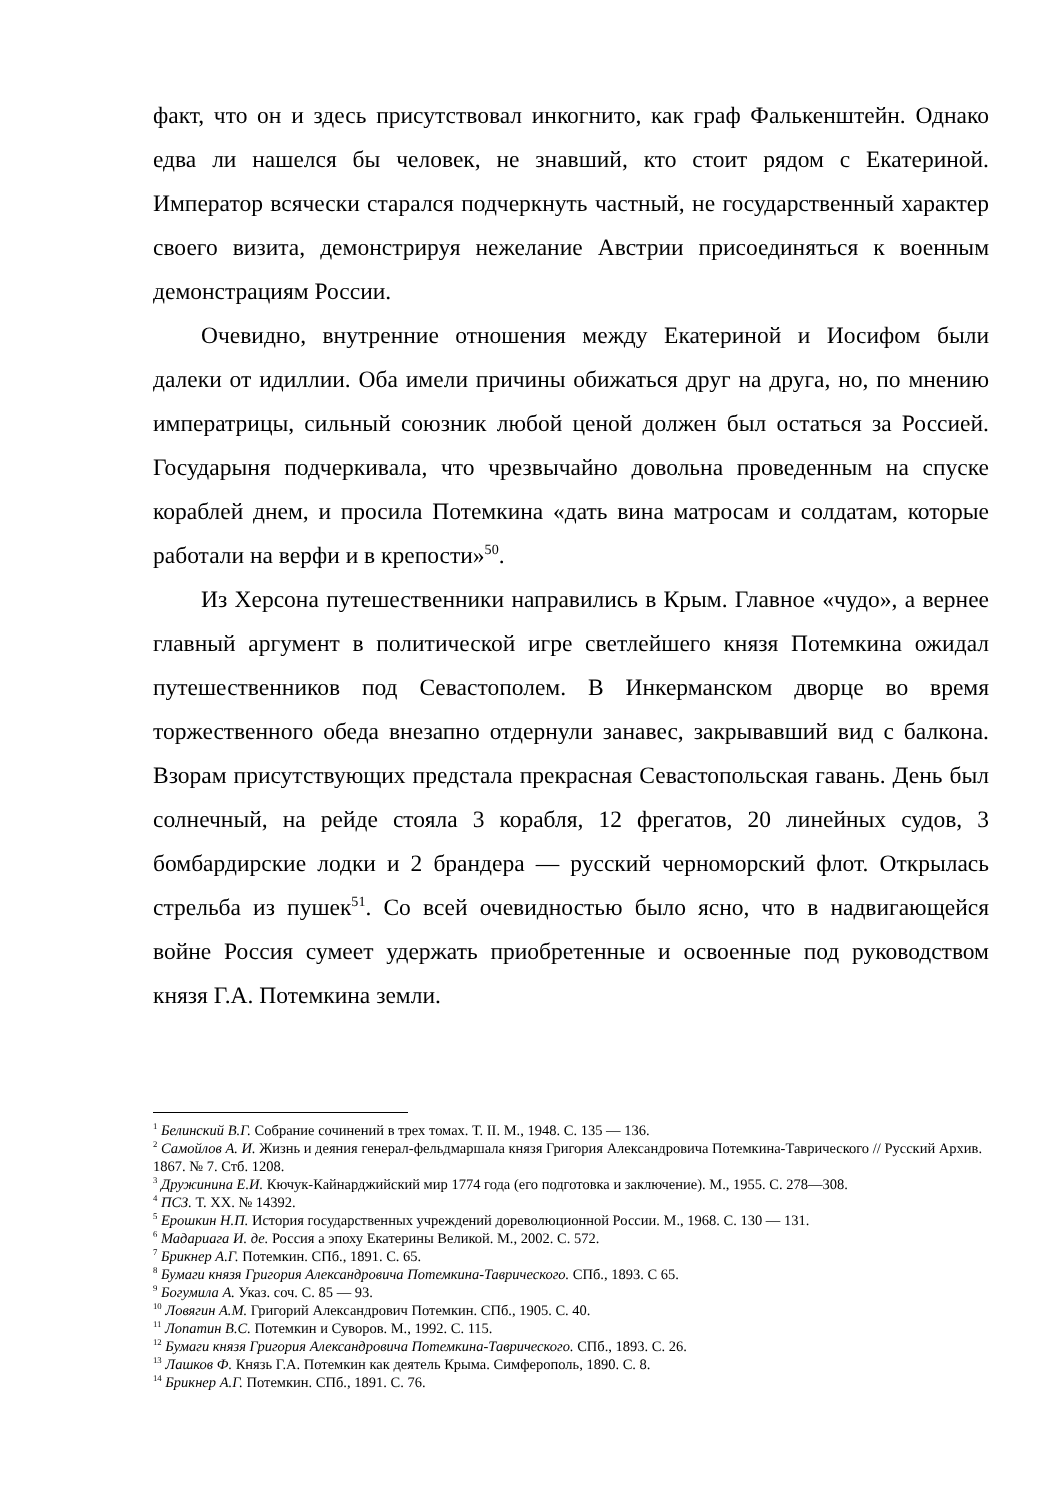факт, что он и здесь присутствовал инкогнито, как граф Фалькенштейн. Однако едва ли нашелся бы человек, не знавший, кто стоит рядом с Екатериной. Император всячески старался подчеркнуть частный, не государственный характер своего визита, демонстрируя нежелание Австрии присоединяться к военным демонстрациям России.
Очевидно, внутренние отношения между Екатериной и Иосифом были далеки от идиллии. Оба имели причины обижаться друг на друга, но, по мнению императрицы, сильный союзник любой ценой должен был остаться за Россией. Государыня подчеркивала, что чрезвычайно довольна проведенным на спуске кораблей днем, и просила Потемкина «дать вина матросам и солдатам, которые работали на верфи и в крепости»<sup>50</sup>.
Из Херсона путешественники направились в Крым. Главное «чудо», а вернее главный аргумент в политической игре светлейшего князя Потемкина ожидал путешественников под Севастополем. В Инкерманском дворце во время торжественного обеда внезапно отдернули занавес, закрывавший вид с балкона. Взорам присутствующих предстала прекрасная Севастопольская гавань. День был солнечный, на рейде стояла 3 корабля, 12 фрегатов, 20 линейных судов, 3 бомбардирские лодки и 2 брандера — русский черноморский флот. Открылась стрельба из пушек<sup>51</sup>. Со всей очевидностью было ясно, что в надвигающейся войне Россия сумеет удержать приобретенные и освоенные под руководством князя Г.А. Потемкина земли.
<sup>1</sup> Белинский В.Г. Собрание сочинений в трех томах. Т. II. М., 1948. С. 135 — 136.
<sup>2</sup> Самойлов А. И. Жизнь и деяния генерал-фельдмаршала князя Григория Александровича Потемкина-Таврического // Русский Архив. 1867. № 7. Стб. 1208.
<sup>3</sup> Дружинина Е.И. Кючук-Кайнарджийский мир 1774 года (его подготовка и заключение). М., 1955. С. 278—308.
<sup>4</sup> ПСЗ. Т. XX. № 14392.
<sup>5</sup> Ерошкин Н.П. История государственных учреждений дореволюционной России. М., 1968. С. 130 — 131.
<sup>6</sup> Мадариага И. де. Россия а эпоху Екатерины Великой. М., 2002. С. 572.
<sup>7</sup> Брикнер А.Г. Потемкин. СПб., 1891. С. 65.
<sup>8</sup> Бумаги князя Григория Александровича Потемкина-Таврического. СПб., 1893. С 65.
<sup>9</sup> Богумила А. Указ. соч. С. 85 — 93.
<sup>10</sup> Ловягин А.М. Григорий Александрович Потемкин. СПб., 1905. С. 40.
<sup>11</sup> Лопатин В.С. Потемкин и Суворов. М., 1992. С. 115.
<sup>12</sup> Бумаги князя Григория Александровича Потемкина-Таврического. СПб., 1893. С. 26.
<sup>13</sup> Лашков Ф. Князь Г.А. Потемкин как деятель Крыма. Симферополь, 1890. С. 8.
<sup>14</sup> Брикнер А.Г. Потемкин. СПб., 1891. С. 76.